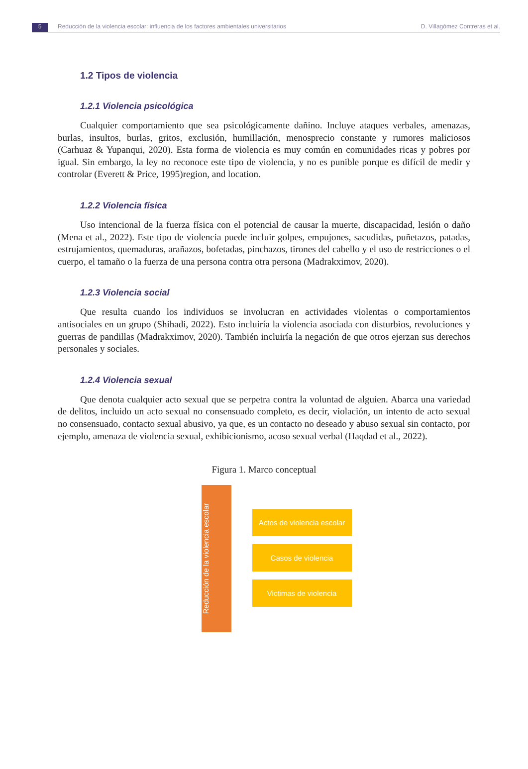5 Reducción de la violencia escolar: influencia de los factores ambientales universitarios
D. Villagómez Contreras et al.
1.2 Tipos de violencia
1.2.1 Violencia psicológica
Cualquier comportamiento que sea psicológicamente dañino. Incluye ataques verbales, amenazas, burlas, insultos, burlas, gritos, exclusión, humillación, menosprecio constante y rumores maliciosos (Carhuaz & Yupanqui, 2020). Esta forma de violencia es muy común en comunidades ricas y pobres por igual. Sin embargo, la ley no reconoce este tipo de violencia, y no es punible porque es difícil de medir y controlar (Everett & Price, 1995)region, and location.
1.2.2 Violencia física
Uso intencional de la fuerza física con el potencial de causar la muerte, discapacidad, lesión o daño (Mena et al., 2022). Este tipo de violencia puede incluir golpes, empujones, sacudidas, puñetazos, patadas, estrujamientos, quemaduras, arañazos, bofetadas, pinchazos, tirones del cabello y el uso de restricciones o el cuerpo, el tamaño o la fuerza de una persona contra otra persona (Madrakximov, 2020).
1.2.3 Violencia social
Que resulta cuando los individuos se involucran en actividades violentas o comportamientos antisociales en un grupo (Shihadi, 2022). Esto incluiría la violencia asociada con disturbios, revoluciones y guerras de pandillas (Madrakximov, 2020). También incluiría la negación de que otros ejerzan sus derechos personales y sociales.
1.2.4 Violencia sexual
Que denota cualquier acto sexual que se perpetra contra la voluntad de alguien. Abarca una variedad de delitos, incluido un acto sexual no consensuado completo, es decir, violación, un intento de acto sexual no consensuado, contacto sexual abusivo, ya que, es un contacto no deseado y abuso sexual sin contacto, por ejemplo, amenaza de violencia sexual, exhibicionismo, acoso sexual verbal (Haqdad et al., 2022).
Figura 1. Marco conceptual
Reducción de la violencia escolar
Actos de violencia escolar
Casos de violencia
Victimas de violencia